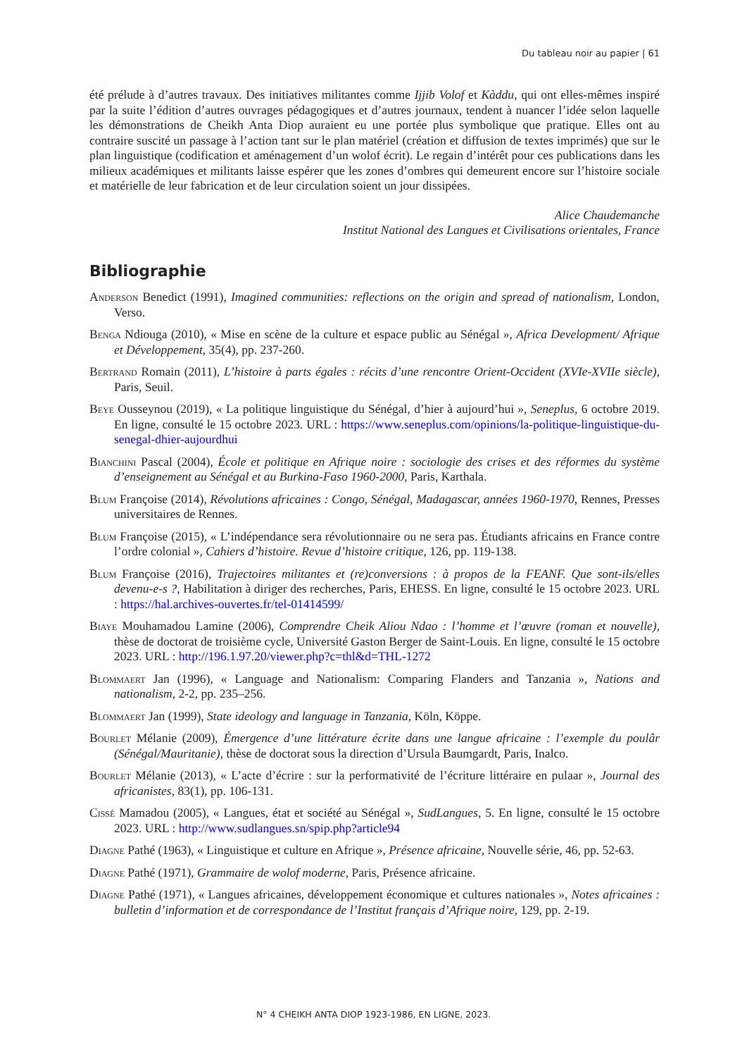Du tableau noir au papier | 61
été prélude à d’autres travaux. Des initiatives militantes comme Ijjib Volof et Kàddu, qui ont elles-mêmes inspiré par la suite l’édition d’autres ouvrages pédagogiques et d’autres journaux, tendent à nuancer l’idée selon laquelle les démonstrations de Cheikh Anta Diop auraient eu une portée plus symbolique que pratique. Elles ont au contraire suscité un passage à l’action tant sur le plan matériel (création et diffusion de textes imprimés) que sur le plan linguistique (codification et aménagement d’un wolof écrit). Le regain d’intérêt pour ces publications dans les milieux académiques et militants laisse espérer que les zones d’ombres qui demeurent encore sur l’histoire sociale et matérielle de leur fabrication et de leur circulation soient un jour dissipées.
Alice Chaudemanche
Institut National des Langues et Civilisations orientales, France
Bibliographie
Anderson Benedict (1991), Imagined communities: reflections on the origin and spread of nationalism, London, Verso.
Benga Ndiouga (2010), « Mise en scène de la culture et espace public au Sénégal », Africa Development/ Afrique et Développement, 35(4), pp. 237-260.
Bertrand Romain (2011), L’histoire à parts égales : récits d’une rencontre Orient-Occident (XVIe-XVIIe siècle), Paris, Seuil.
Beye Ousseynou (2019), « La politique linguistique du Sénégal, d’hier à aujourd’hui », Seneplus, 6 octobre 2019. En ligne, consulté le 15 octobre 2023. URL : https://www.seneplus.com/opinions/la-politique-linguistique-du-senegal-dhier-aujourdhui
Bianchini Pascal (2004), École et politique en Afrique noire : sociologie des crises et des réformes du système d’enseignement au Sénégal et au Burkina-Faso 1960-2000, Paris, Karthala.
Blum Françoise (2014), Révolutions africaines : Congo, Sénégal, Madagascar, années 1960-1970, Rennes, Presses universitaires de Rennes.
Blum Françoise (2015), « L’indépendance sera révolutionnaire ou ne sera pas. Étudiants africains en France contre l’ordre colonial », Cahiers d’histoire. Revue d’histoire critique, 126, pp. 119-138.
Blum Françoise (2016), Trajectoires militantes et (re)conversions : à propos de la FEANF. Que sont-ils/elles devenu-e-s ?, Habilitation à diriger des recherches, Paris, EHESS. En ligne, consulté le 15 octobre 2023. URL : https://hal.archives-ouvertes.fr/tel-01414599/
Biaye Mouhamadou Lamine (2006), Comprendre Cheik Aliou Ndao : l’homme et l’œuvre (roman et nouvelle), thèse de doctorat de troisième cycle, Université Gaston Berger de Saint-Louis. En ligne, consulté le 15 octobre 2023. URL : http://196.1.97.20/viewer.php?c=thl&d=THL-1272
Blommaert Jan (1996), « Language and Nationalism: Comparing Flanders and Tanzania », Nations and nationalism, 2-2, pp. 235–256.
Blommaert Jan (1999), State ideology and language in Tanzania, Köln, Köppe.
Bourlet Mélanie (2009), Émergence d’une littérature écrite dans une langue africaine : l’exemple du poulâr (Sénégal/Mauritanie), thèse de doctorat sous la direction d’Ursula Baumgardt, Paris, Inalco.
Bourlet Mélanie (2013), « L’acte d’écrire : sur la performativité de l’écriture littéraire en pulaar », Journal des africanistes, 83(1), pp. 106-131.
Cissé Mamadou (2005), « Langues, état et société au Sénégal », SudLangues, 5. En ligne, consulté le 15 octobre 2023. URL : http://www.sudlangues.sn/spip.php?article94
Diagne Pathé (1963), « Linguistique et culture en Afrique », Présence africaine, Nouvelle série, 46, pp. 52-63.
Diagne Pathé (1971), Grammaire de wolof moderne, Paris, Présence africaine.
Diagne Pathé (1971), « Langues africaines, développement économique et cultures nationales », Notes africaines : bulletin d’information et de correspondance de l’Institut français d’Afrique noire, 129, pp. 2-19.
N° 4 CHEIKH ANTA DIOP 1923-1986, EN LIGNE, 2023.